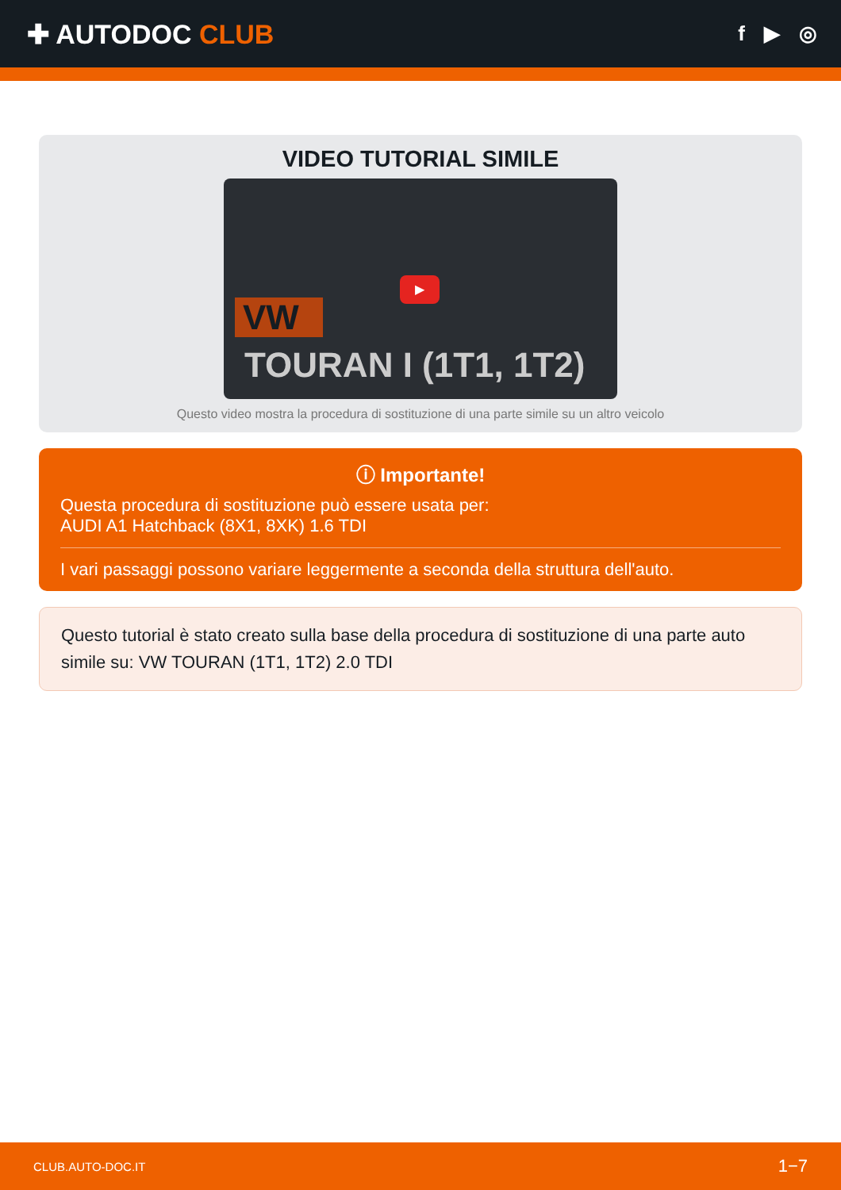✚ AUTODOC CLUB
f ▶ ◎
VIDEO TUTORIAL SIMILE
VW
▶
TOURAN I (1T1, 1T2)
Questo video mostra la procedura di sostituzione di una parte simile su un altro veicolo
ⓘ Importante!
Questa procedura di sostituzione può essere usata per:
AUDI A1 Hatchback (8X1, 8XK) 1.6 TDI
I vari passaggi possono variare leggermente a seconda della struttura dell'auto.
Questo tutorial è stato creato sulla base della procedura di sostituzione di una parte auto simile su: VW TOURAN (1T1, 1T2) 2.0 TDI
CLUB.AUTO-DOC.IT 1−7